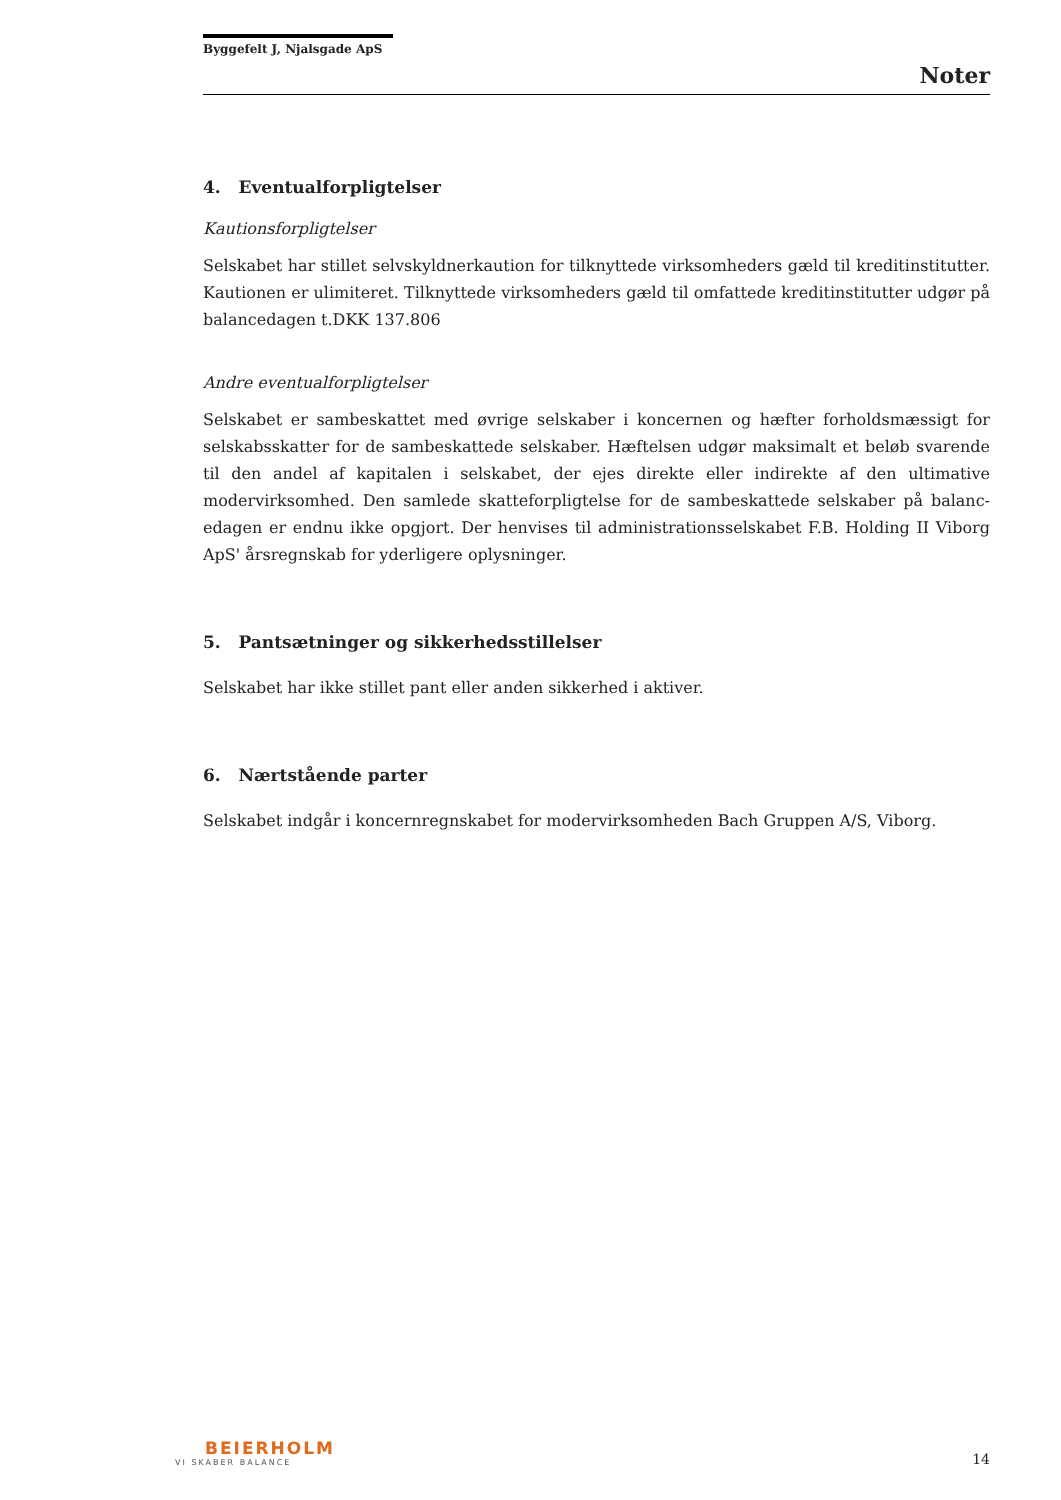Byggefelt J, Njalsgade ApS
Noter
4. Eventualforpligtelser
Kautionsforpligtelser
Selskabet har stillet selvskyldnerkaution for tilknyttede virksomheders gæld til kreditinstitut­ter. Kautionen er ulimiteret. Tilknyttede virksomheders gæld til omfattede kreditinstitutter udgør på balancedagen t.DKK 137.806
Andre eventualforpligtelser
Selskabet er sambeskattet med øvrige selskaber i koncernen og hæfter forholdsmæssigt for selskabsskatter for de sambeskattede selskaber. Hæftelsen udgør maksimalt et beløb svar­ende til den andel af kapitalen i selskabet, der ejes direkte eller indirekte af den ultimative modervirksomhed. Den samlede skatteforpligtelse for de sambeskattede selskaber på balanc­edagen er endnu ikke opgjort. Der henvises til administrationsselskabet F.B. Holding II Viborg ApS' årsregnskab for yderligere oplysninger.
5. Pantsætninger og sikkerhedsstillelser
Selskabet har ikke stillet pant eller anden sikkerhed i aktiver.
6. Nærtstående parter
Selskabet indgår i koncernregnskabet for modervirksomheden Bach Gruppen A/S, Viborg.
BEIERHOLM
VI SKABER BALANCE
14